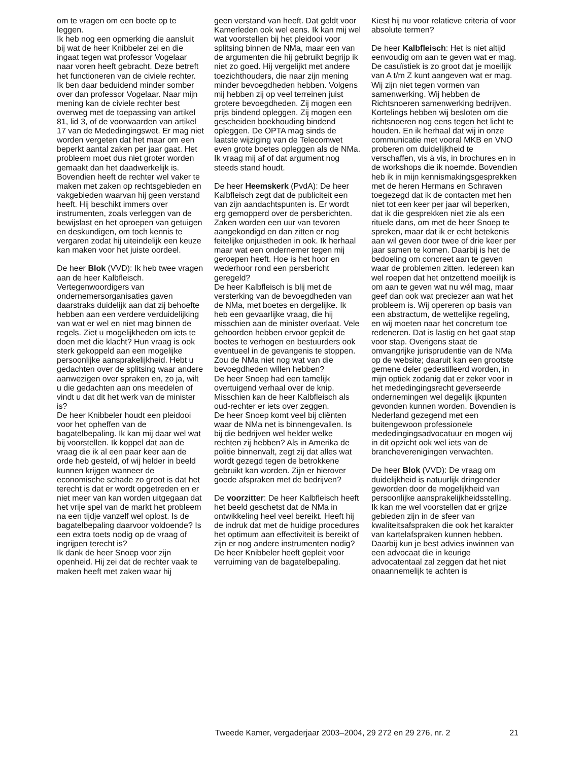om te vragen om een boete op te leggen.
Ik heb nog een opmerking die aansluit bij wat de heer Knibbeler zei en die ingaat tegen wat professor Vogelaar naar voren heeft gebracht. Deze betreft het functioneren van de civiele rechter. Ik ben daar beduidend minder somber over dan professor Vogelaar. Naar mijn mening kan de civiele rechter best overweg met de toepassing van artikel 81, lid 3, of de voorwaarden van artikel 17 van de Mededingingswet. Er mag niet worden vergeten dat het maar om een beperkt aantal zaken per jaar gaat. Het probleem moet dus niet groter worden gemaakt dan het daadwerkelijk is. Bovendien heeft de rechter wel vaker te maken met zaken op rechtsgebieden en vakgebieden waarvan hij geen verstand heeft. Hij beschikt immers over instrumenten, zoals verleggen van de bewijslast en het oproepen van getuigen en deskundigen, om toch kennis te vergaren zodat hij uiteindelijk een keuze kan maken voor het juiste oordeel.
De heer Blok (VVD): Ik heb twee vragen aan de heer Kalbfleisch. Vertegenwoordigers van ondernemersorganisaties gaven daarstraks duidelijk aan dat zij behoefte hebben aan een verdere verduidelijking van wat er wel en niet mag binnen de regels. Ziet u mogelijkheden om iets te doen met die klacht? Hun vraag is ook sterk gekoppeld aan een mogelijke persoonlijke aansprakelijkheid. Hebt u gedachten over de splitsing waar andere aanwezigen over spraken en, zo ja, wilt u die gedachten aan ons meedelen of vindt u dat dit het werk van de minister is?
De heer Knibbeler houdt een pleidooi voor het opheffen van de bagatelbepaling. Ik kan mij daar wel wat bij voorstellen. Ik koppel dat aan de vraag die ik al een paar keer aan de orde heb gesteld, of wij helder in beeld kunnen krijgen wanneer de economische schade zo groot is dat het terecht is dat er wordt opgetreden en er niet meer van kan worden uitgegaan dat het vrije spel van de markt het probleem na een tijdje vanzelf wel oplost. Is de bagatelbepaling daarvoor voldoende? Is een extra toets nodig op de vraag of ingrijpen terecht is?
Ik dank de heer Snoep voor zijn openheid. Hij zei dat de rechter vaak te maken heeft met zaken waar hij
geen verstand van heeft. Dat geldt voor Kamerleden ook wel eens. Ik kan mij wel wat voorstellen bij het pleidooi voor splitsing binnen de NMa, maar een van de argumenten die hij gebruikt begrijp ik niet zo goed. Hij vergelijkt met andere toezichthouders, die naar zijn mening minder bevoegdheden hebben. Volgens mij hebben zij op veel terreinen juist grotere bevoegdheden. Zij mogen een prijs bindend opleggen. Zij mogen een gescheiden boekhouding bindend opleggen. De OPTA mag sinds de laatste wijziging van de Telecomwet even grote boetes opleggen als de NMa. Ik vraag mij af of dat argument nog steeds stand houdt.
De heer Heemskerk (PvdA): De heer Kalbfleisch zegt dat de publiciteit een van zijn aandachtspunten is. Er wordt erg gemopperd over de persberichten. Zaken worden een uur van tevoren aangekondigd en dan zitten er nog feitelijke onjuistheden in ook. Ik herhaal maar wat een ondernemer tegen mij geroepen heeft. Hoe is het hoor en wederhoor rond een persbericht geregeld?
De heer Kalbfleisch is blij met de versterking van de bevoegdheden van de NMa, met boetes en dergelijke. Ik heb een gevaarlijke vraag, die hij misschien aan de minister overlaat. Vele gehoorden hebben ervoor gepleit de boetes te verhogen en bestuurders ook eventueel in de gevangenis te stoppen. Zou de NMa niet nog wat van die bevoegdheden willen hebben?
De heer Snoep had een tamelijk overtuigend verhaal over de knip. Misschien kan de heer Kalbfleisch als oud-rechter er iets over zeggen.
De heer Snoep komt veel bij cliënten waar de NMa net is binnengevallen. Is bij die bedrijven wel helder welke rechten zij hebben? Als in Amerika de politie binnenvalt, zegt zij dat alles wat wordt gezegd tegen de betrokkene gebruikt kan worden. Zijn er hierover goede afspraken met de bedrijven?
De voorzitter: De heer Kalbfleisch heeft het beeld geschetst dat de NMa in ontwikkeling heel veel bereikt. Heeft hij de indruk dat met de huidige procedures het optimum aan effectiviteit is bereikt of zijn er nog andere instrumenten nodig?
De heer Knibbeler heeft gepleit voor verruiming van de bagatelbepaling.
Kiest hij nu voor relatieve criteria of voor absolute termen?
De heer Kalbfleisch: Het is niet altijd eenvoudig om aan te geven wat er mag. De casuïstiek is zo groot dat je moeilijk van A t/m Z kunt aangeven wat er mag. Wij zijn niet tegen vormen van samenwerking. Wij hebben de Richtsnoeren samenwerking bedrijven. Kortelings hebben wij besloten om die richtsnoeren nog eens tegen het licht te houden. En ik herhaal dat wij in onze communicatie met vooral MKB en VNO proberen om duidelijkheid te verschaffen, vis à vis, in brochures en in de workshops die ik noemde. Bovendien heb ik in mijn kennismakingsgesprekken met de heren Hermans en Schraven toegezegd dat ik de contacten met hen niet tot een keer per jaar wil beperken, dat ik die gesprekken niet zie als een rituele dans, om met de heer Snoep te spreken, maar dat ik er echt betekenis aan wil geven door twee of drie keer per jaar samen te komen. Daarbij is het de bedoeling om concreet aan te geven waar de problemen zitten. Iedereen kan wel roepen dat het ontzettend moeilijk is om aan te geven wat nu wél mag, maar geef dan ook wat preciezer aan wat het probleem is. Wij opereren op basis van een abstractum, de wettelijke regeling, en wij moeten naar het concretum toe redeneren. Dat is lastig en het gaat stap voor stap. Overigens staat de omvangrijke jurisprudentie van de NMa op de website; daaruit kan een grootste gemene deler gedestilleerd worden, in mijn optiek zodanig dat er zeker voor in het mededingingsrecht geverseerde ondernemingen wel degelijk ijkpunten gevonden kunnen worden. Bovendien is Nederland gezegend met een buitengewoon professionele mededingingsadvocatuur en mogen wij in dit opzicht ook wel iets van de brancheverenigingen verwachten.
De heer Blok (VVD): De vraag om duidelijkheid is natuurlijk dringender geworden door de mogelijkheid van persoonlijke aansprakelijkheidsstelling. Ik kan me wel voorstellen dat er grijze gebieden zijn in de sfeer van kwaliteitsafspraken die ook het karakter van kartelafspraken kunnen hebben. Daarbij kun je best advies inwinnen van een advocaat die in keurige advocatentaal zal zeggen dat het niet onaannemelijk te achten is
Tweede Kamer, vergaderjaar 2003–2004, 29 272 en 29 276, nr. 2 21